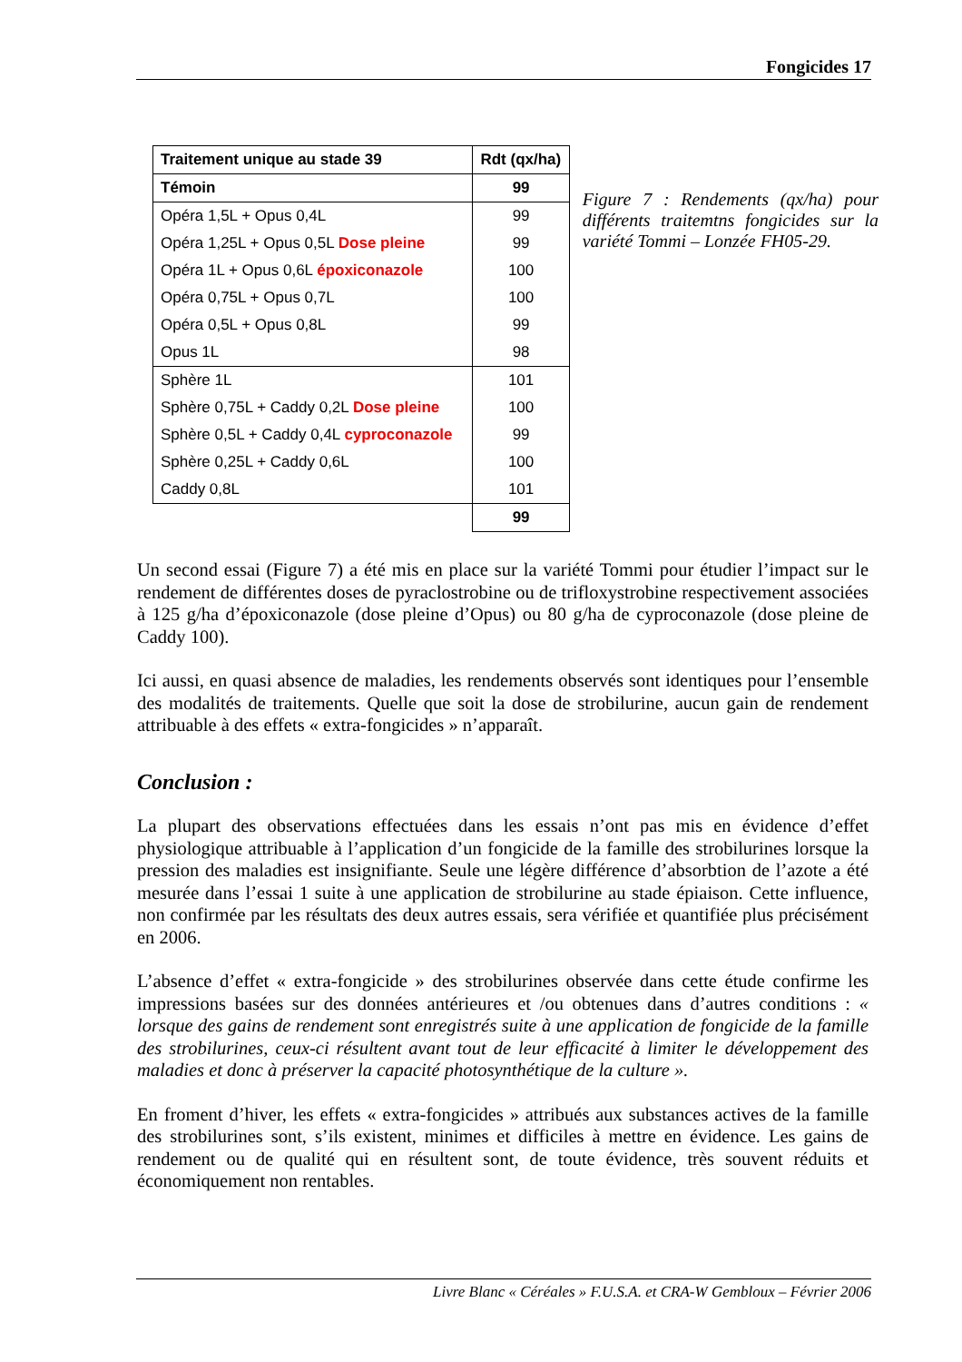Fongicides 17
| Traitement unique au stade 39 | Rdt (qx/ha) |
| --- | --- |
| Témoin | 99 |
| Opéra 1,5L + Opus 0,4L | 99 |
| Opéra 1,25L + Opus 0,5L Dose pleine | 99 |
| Opéra 1L + Opus 0,6L époxiconazole | 100 |
| Opéra 0,75L + Opus 0,7L | 100 |
| Opéra 0,5L + Opus 0,8L | 99 |
| Opus 1L | 98 |
| Sphère 1L | 101 |
| Sphère 0,75L + Caddy 0,2L Dose pleine | 100 |
| Sphère 0,5L + Caddy 0,4L cyproconazole | 99 |
| Sphère 0,25L + Caddy 0,6L | 100 |
| Caddy 0,8L | 101 |
| | 99 |
Figure 7 : Rendements (qx/ha) pour différents traitemtns fongicides sur la variété Tommi – Lonzée FH05-29.
Un second essai (Figure 7) a été mis en place sur la variété Tommi pour étudier l’impact sur le rendement de différentes doses de pyraclostrobine ou de trifloxystrobine respectivement associées à 125 g/ha d’époxiconazole (dose pleine d’Opus) ou 80 g/ha de cyproconazole (dose pleine de Caddy 100).
Ici aussi, en quasi absence de maladies, les rendements observés sont identiques pour l’ensemble des modalités de traitements. Quelle que soit la dose de strobilurine, aucun gain de rendement attribuable à des effets « extra-fongicides » n’apparaît.
Conclusion :
La plupart des observations effectuées dans les essais n’ont pas mis en évidence d’effet physiologique attribuable à l’application d’un fongicide de la famille des strobilurines lorsque la pression des maladies est insignifiante. Seule une légère différence d’absorbtion de l’azote a été mesurée dans l’essai 1 suite à une application de strobilurine au stade épiaison. Cette influence, non confirmée par les résultats des deux autres essais, sera vérifiée et quantifiée plus précisément en 2006.
L’absence d’effet « extra-fongicide » des strobilurines observée dans cette étude confirme les impressions basées sur des données antérieures et /ou obtenues dans d’autres conditions : « lorsque des gains de rendement sont enregistrés suite à une application de fongicide de la famille des strobilurines, ceux-ci résultent avant tout de leur efficacité à limiter le développement des maladies et donc à préserver la capacité photosynthétique de la culture ».
En froment d’hiver, les effets « extra-fongicides » attribués aux substances actives de la famille des strobilurines sont, s’ils existent, minimes et difficiles à mettre en évidence. Les gains de rendement ou de qualité qui en résultent sont, de toute évidence, très souvent réduits et économiquement non rentables.
Livre Blanc « Céréales » F.U.S.A. et CRA-W Gembloux – Février 2006